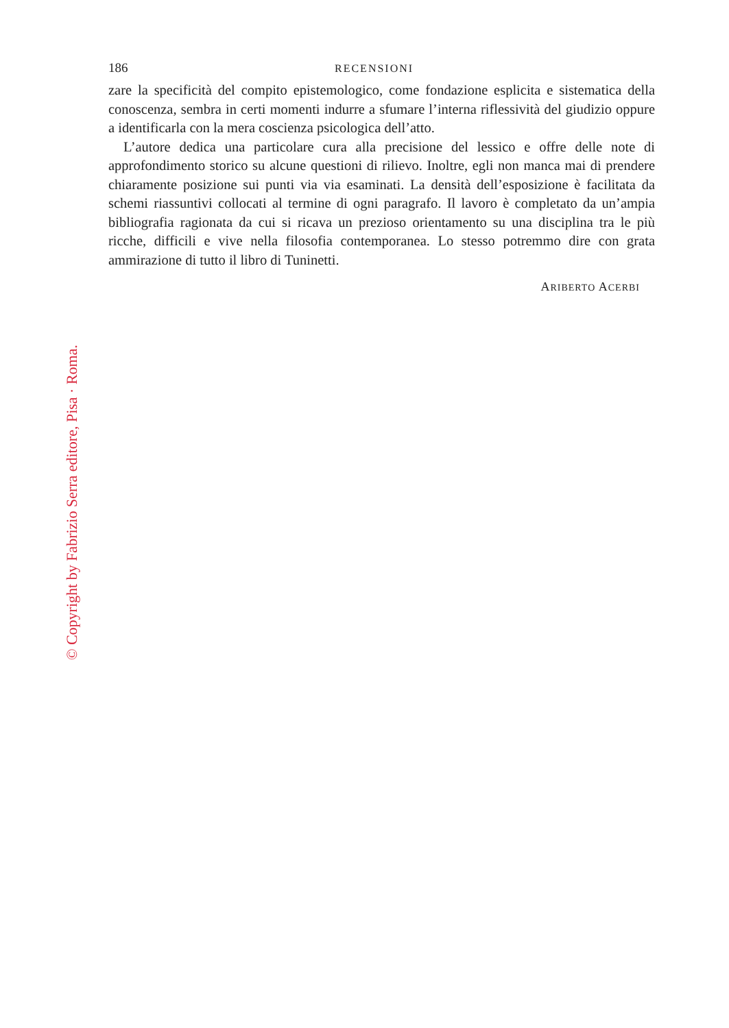186 RECENSIONI
zare la specificità del compito epistemologico, come fondazione esplicita e sistematica della conoscenza, sembra in certi momenti indurre a sfumare l’interna riflessività del giudizio oppure a identificarla con la mera coscienza psicologica dell’atto.
L’autore dedica una particolare cura alla precisione del lessico e offre delle note di approfondimento storico su alcune questioni di rilievo. Inoltre, egli non manca mai di prendere chiaramente posizione sui punti via via esaminati. La densità dell’esposizione è facilitata da schemi riassuntivi collocati al termine di ogni paragrafo. Il lavoro è completato da un’ampia bibliografia ragionata da cui si ricava un prezioso orientamento su una disciplina tra le più ricche, difficili e vive nella filosofia contemporanea. Lo stesso potremmo dire con grata ammirazione di tutto il libro di Tuninetti.
ARIBERTO ACERBI
© Copyright by Fabrizio Serra editore, Pisa · Roma.